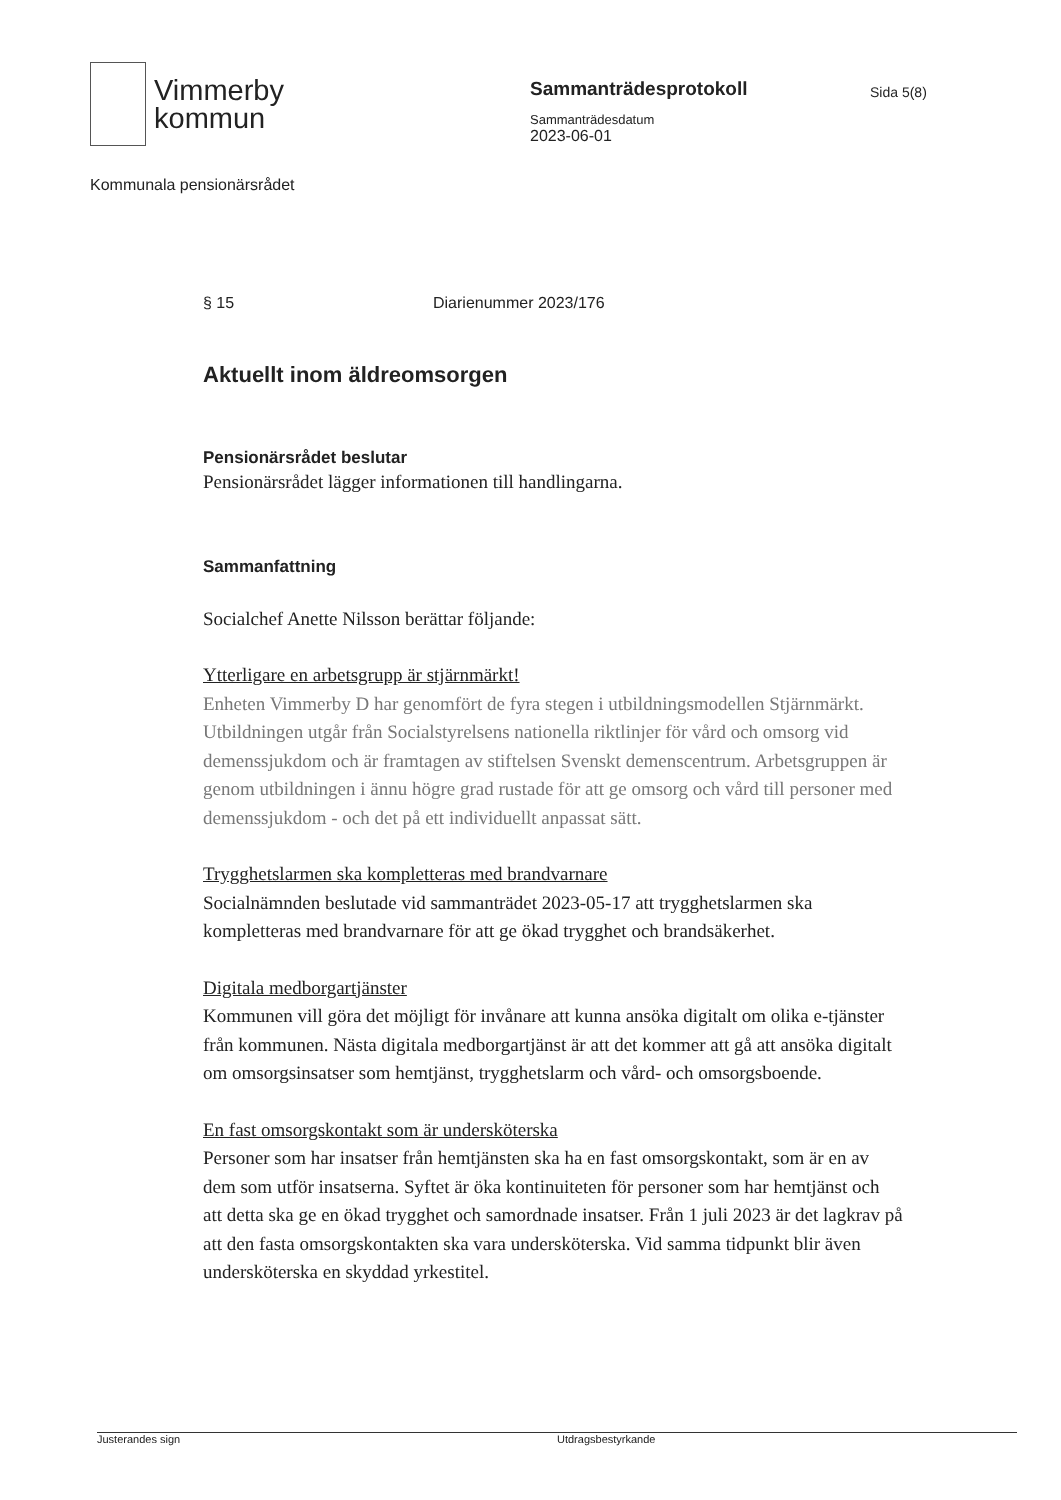Vimmerby
kommun
Sammanträdesprotokoll
Sammanträdesdatum
2023-06-01
Sida 5(8)
Kommunala pensionärsrådet
§ 15 Diarienummer 2023/176
Aktuellt inom äldreomsorgen
Pensionärsrådet beslutar
Pensionärsrådet lägger informationen till handlingarna.
Sammanfattning
Socialchef Anette Nilsson berättar följande:
Ytterligare en arbetsgrupp är stjärnmärkt!
Enheten Vimmerby D har genomfört de fyra stegen i utbildningsmodellen Stjärnmärkt. Utbildningen utgår från Socialstyrelsens nationella riktlinjer för vård och omsorg vid demenssjukdom och är framtagen av stiftelsen Svenskt demenscentrum. Arbetsgruppen är genom utbildningen i ännu högre grad rustade för att ge omsorg och vård till personer med demenssjukdom - och det på ett individuellt anpassat sätt.
Trygghetslarmen ska kompletteras med brandvarnare
Socialnämnden beslutade vid sammanträdet 2023-05-17 att trygghetslarmen ska kompletteras med brandvarnare för att ge ökad trygghet och brandsäkerhet.
Digitala medborgartjänster
Kommunen vill göra det möjligt för invånare att kunna ansöka digitalt om olika e-tjänster från kommunen. Nästa digitala medborgartjänst är att det kommer att gå att ansöka digitalt om omsorgsinsatser som hemtjänst, trygghetslarm och vård- och omsorgsboende.
En fast omsorgskontakt som är undersköterska
Personer som har insatser från hemtjänsten ska ha en fast omsorgskontakt, som är en av dem som utför insatserna. Syftet är öka kontinuiteten för personer som har hemtjänst och att detta ska ge en ökad trygghet och samordnade insatser. Från 1 juli 2023 är det lagkrav på att den fasta omsorgskontakten ska vara undersköterska. Vid samma tidpunkt blir även undersköterska en skyddad yrkestitel.
Justerandes sign Utdragsbestyrkande